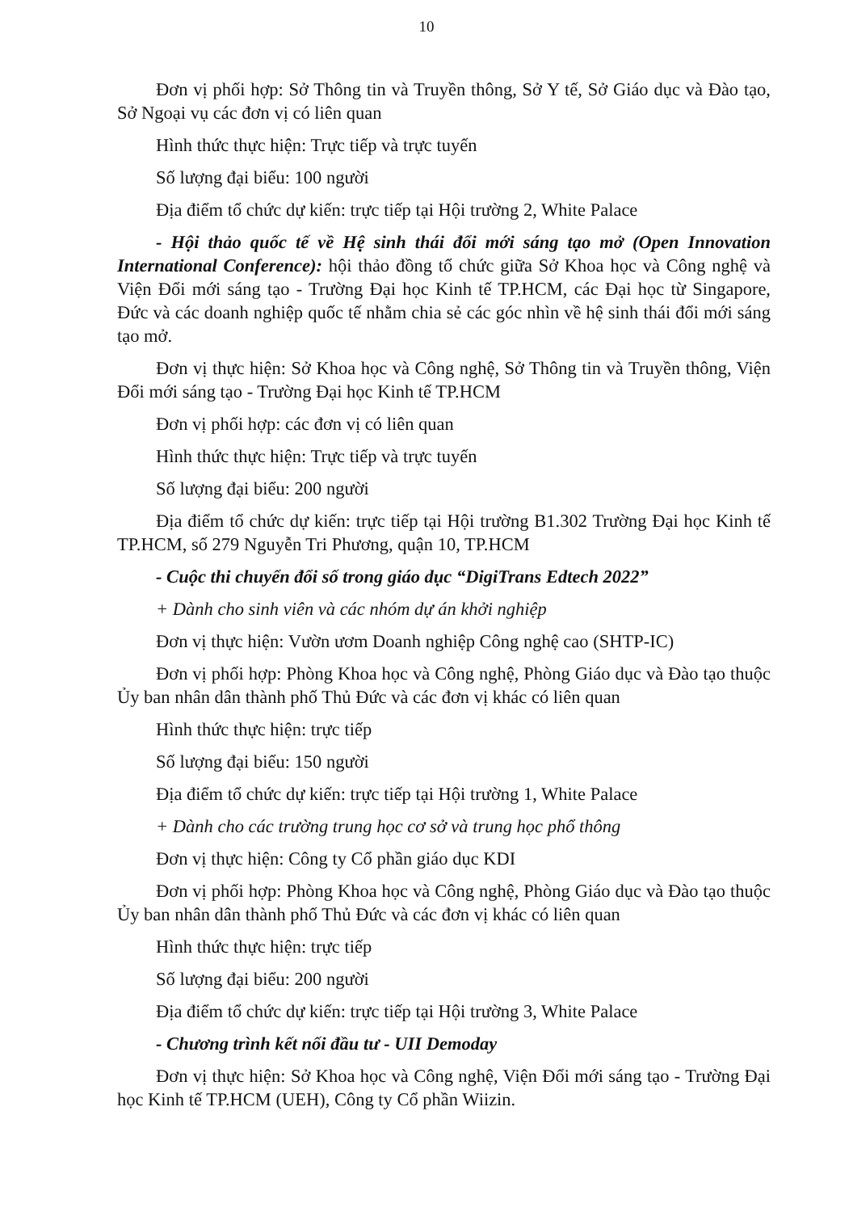10
Đơn vị phối hợp: Sở Thông tin và Truyền thông, Sở Y tế, Sở Giáo dục và Đào tạo, Sở Ngoại vụ các đơn vị có liên quan
Hình thức thực hiện: Trực tiếp và trực tuyến
Số lượng đại biểu: 100 người
Địa điểm tổ chức dự kiến: trực tiếp tại Hội trường 2, White Palace
- Hội thảo quốc tế về Hệ sinh thái đổi mới sáng tạo mở (Open Innovation International Conference): hội thảo đồng tổ chức giữa Sở Khoa học và Công nghệ và Viện Đổi mới sáng tạo - Trường Đại học Kinh tế TP.HCM, các Đại học từ Singapore, Đức và các doanh nghiệp quốc tế nhằm chia sẻ các góc nhìn về hệ sinh thái đổi mới sáng tạo mở.
Đơn vị thực hiện: Sở Khoa học và Công nghệ, Sở Thông tin và Truyền thông, Viện Đổi mới sáng tạo - Trường Đại học Kinh tế TP.HCM
Đơn vị phối hợp: các đơn vị có liên quan
Hình thức thực hiện: Trực tiếp và trực tuyến
Số lượng đại biểu: 200 người
Địa điểm tổ chức dự kiến: trực tiếp tại Hội trường B1.302 Trường Đại học Kinh tế TP.HCM, số 279 Nguyễn Tri Phương, quận 10, TP.HCM
- Cuộc thi chuyển đổi số trong giáo dục “DigiTrans Edtech 2022”
+ Dành cho sinh viên và các nhóm dự án khởi nghiệp
Đơn vị thực hiện: Vườn ươm Doanh nghiệp Công nghệ cao (SHTP-IC)
Đơn vị phối hợp: Phòng Khoa học và Công nghệ, Phòng Giáo dục và Đào tạo thuộc Ủy ban nhân dân thành phố Thủ Đức và các đơn vị khác có liên quan
Hình thức thực hiện: trực tiếp
Số lượng đại biểu: 150 người
Địa điểm tổ chức dự kiến: trực tiếp tại Hội trường 1, White Palace
+ Dành cho các trường trung học cơ sở và trung học phổ thông
Đơn vị thực hiện: Công ty Cổ phần giáo dục KDI
Đơn vị phối hợp: Phòng Khoa học và Công nghệ, Phòng Giáo dục và Đào tạo thuộc Ủy ban nhân dân thành phố Thủ Đức và các đơn vị khác có liên quan
Hình thức thực hiện: trực tiếp
Số lượng đại biểu: 200 người
Địa điểm tổ chức dự kiến: trực tiếp tại Hội trường 3, White Palace
- Chương trình kết nối đầu tư - UII Demoday
Đơn vị thực hiện: Sở Khoa học và Công nghệ, Viện Đổi mới sáng tạo - Trường Đại học Kinh tế TP.HCM (UEH), Công ty Cổ phần Wiizin.